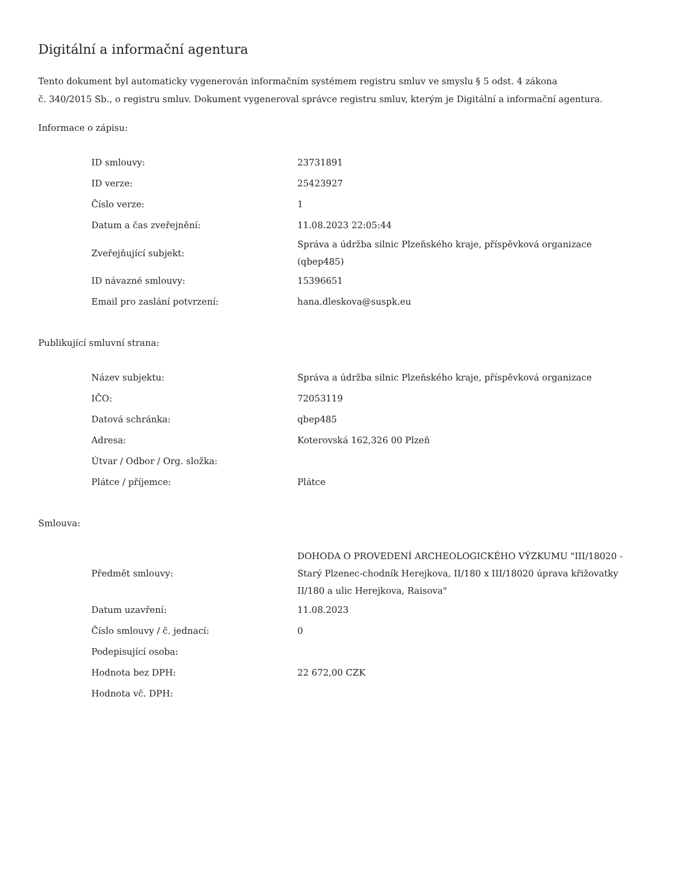Digitální a informační agentura
Tento dokument byl automaticky vygenerován informačním systémem registru smluv ve smyslu § 5 odst. 4 zákona
č. 340/2015 Sb., o registru smluv. Dokument vygeneroval správce registru smluv, kterým je Digitální a informační agentura.
Informace o zápisu:
| ID smlouvy: | 23731891 |
| ID verze: | 25423927 |
| Číslo verze: | 1 |
| Datum a čas zveřejnění: | 11.08.2023 22:05:44 |
| Zveřejňující subjekt: | Správa a údržba silnic Plzeňského kraje, příspěvková organizace (qbep485) |
| ID návazné smlouvy: | 15396651 |
| Email pro zaslání potvrzení: | hana.dleskova@suspk.eu |
Publikující smluvní strana:
| Název subjektu: | Správa a údržba silnic Plzeňského kraje, příspěvková organizace |
| IČO: | 72053119 |
| Datová schránka: | qbep485 |
| Adresa: | Koterovská 162,326 00 Plzeň |
| Útvar / Odbor / Org. složka: | |
| Plátce / příjemce: | Plátce |
Smlouva:
| Předmět smlouvy: | DOHODA O PROVEDENÍ ARCHEOLOGICKÉHO VÝZKUMU "III/18020 - Starý Plzenec-chodník Herejkova, II/180 x III/18020 úprava křižovatky II/180 a ulic Herejkova, Raisova" |
| Datum uzavření: | 11.08.2023 |
| Číslo smlouvy / č. jednací: | 0 |
| Podepisující osoba: | |
| Hodnota bez DPH: | 22 672,00 CZK |
| Hodnota vč. DPH: | |